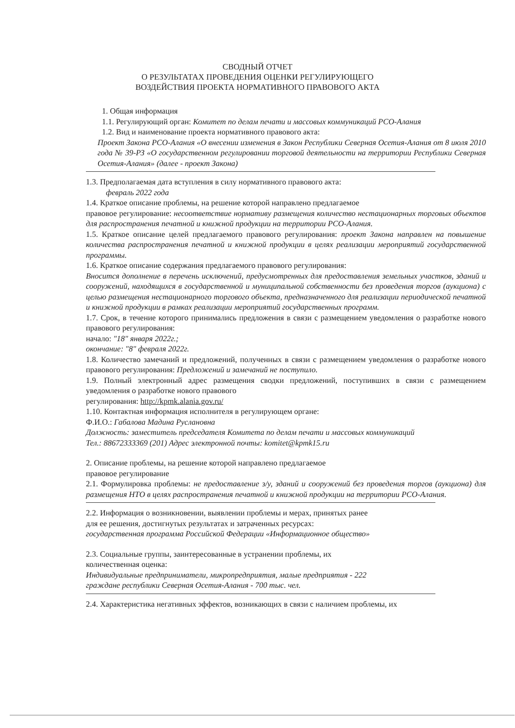СВОДНЫЙ ОТЧЕТ
О РЕЗУЛЬТАТАХ ПРОВЕДЕНИЯ ОЦЕНКИ РЕГУЛИРУЮЩЕГО
ВОЗДЕЙСТВИЯ ПРОЕКТА НОРМАТИВНОГО ПРАВОВОГО АКТА
1. Общая информация
1.1. Регулирующий орган: Комитет по делам печати и массовых коммуникаций РСО-Алания
1.2. Вид и наименование проекта нормативного правового акта:
Проект Закона РСО-Алания «О внесении изменения в Закон Республики Северная Осетия-Алания от 8 июля 2010 года № 39-РЗ «О государственном регулировании торговой деятельности на территории Республики Северная Осетия-Алания» (далее - проект Закона)
1.3. Предполагаемая дата вступления в силу нормативного правового акта:
февраль 2022 года
1.4. Краткое описание проблемы, на решение которой направлено предлагаемое
правовое регулирование: несоответствие нормативу размещения количество нестационарных торговых объектов для распространения печатной и книжной продукции на территории РСО-Алания.
1.5. Краткое описание целей предлагаемого правового регулирования: проект Закона направлен на повышение количества распространения печатной и книжной продукции в целях реализации мероприятий государственной программы.
1.6. Краткое описание содержания предлагаемого правового регулирования:
Вносится дополнение в перечень исключений, предусмотренных для предоставления земельных участков, зданий и сооружений, находящихся в государственной и муниципальной собственности без проведения торгов (аукциона) с целью размещения нестационарного торгового объекта, предназначенного для реализации периодической печатной и книжной продукции в рамках реализации мероприятий государственных программ.
1.7. Срок, в течение которого принимались предложения в связи с размещением уведомления о разработке нового правового регулирования:
начало: "18" января 2022г.;
окончание: "8" февраля 2022г.
1.8. Количество замечаний и предложений, полученных в связи с размещением уведомления о разработке нового правового регулирования: Предложений и замечаний не поступило.
1.9. Полный электронный адрес размещения сводки предложений, поступивших в связи с размещением уведомления о разработке нового правового
регулирования: http://kpmk.alania.gov.ru/
1.10. Контактная информация исполнителя в регулирующем органе:
Ф.И.О.: Габалова Мадина Руслановна
Должность: заместитель председателя Комитета по делам печати и массовых коммуникаций
Тел.: 88672333369 (201) Адрес электронной почты: komitet@kpmk15.ru
2. Описание проблемы, на решение которой направлено предлагаемое
правовое регулирование
2.1. Формулировка проблемы: не предоставление з/у, зданий и сооружений без проведения торгов (аукциона) для размещения НТО в целях распространения печатной и книжной продукции на территории РСО-Алания.
2.2. Информация о возникновении, выявлении проблемы и мерах, принятых ранее
для ее решения, достигнутых результатах и затраченных ресурсах:
государственная программа Российской Федерации «Информационное общество»
2.3. Социальные группы, заинтересованные в устранении проблемы, их
количественная оценка:
Индивидуальные предприниматели, микропредприятия, малые предприятия - 222
граждане республики Северная Осетия-Алания - 700 тыс. чел.
2.4. Характеристика негативных эффектов, возникающих в связи с наличием проблемы, их